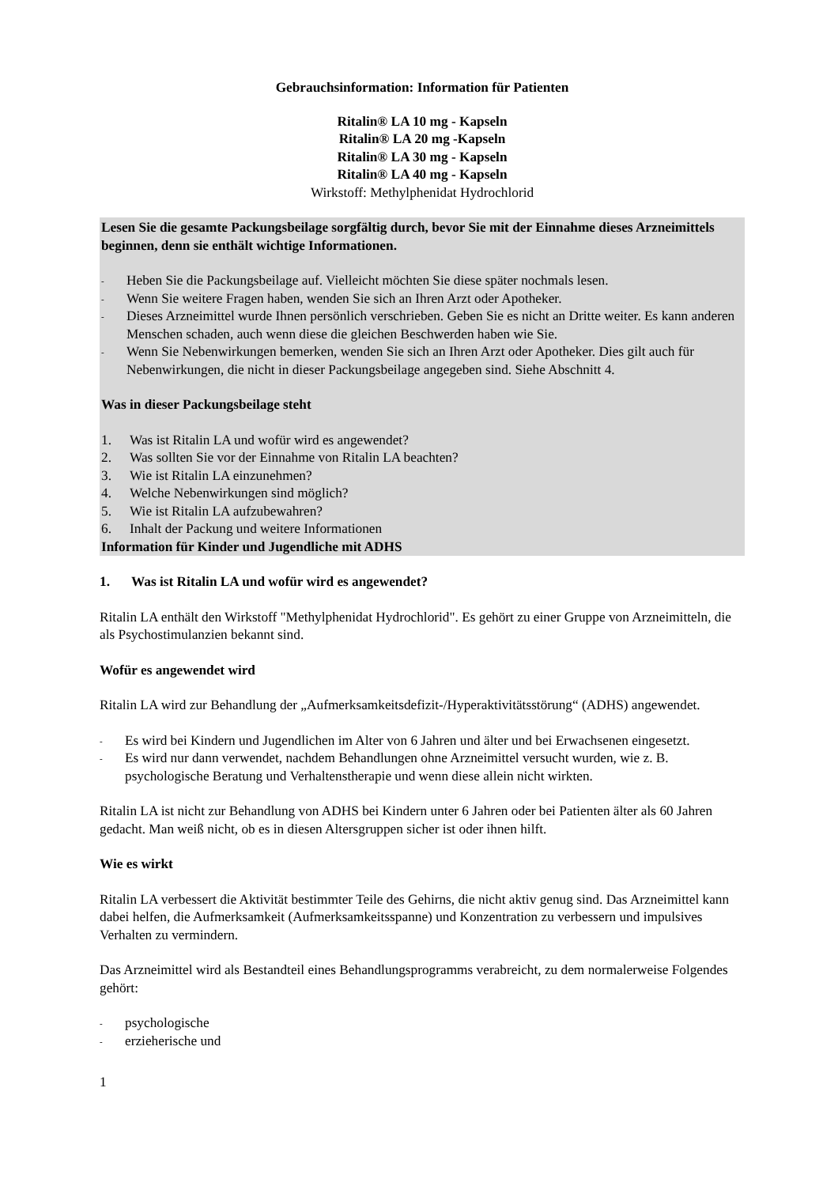Gebrauchsinformation: Information für Patienten
Ritalin® LA 10 mg - Kapseln
Ritalin® LA 20 mg -Kapseln
Ritalin® LA 30 mg - Kapseln
Ritalin® LA 40 mg - Kapseln
Wirkstoff: Methylphenidat Hydrochlorid
Lesen Sie die gesamte Packungsbeilage sorgfältig durch, bevor Sie mit der Einnahme dieses Arzneimittels beginnen, denn sie enthält wichtige Informationen.
- Heben Sie die Packungsbeilage auf. Vielleicht möchten Sie diese später nochmals lesen.
- Wenn Sie weitere Fragen haben, wenden Sie sich an Ihren Arzt oder Apotheker.
- Dieses Arzneimittel wurde Ihnen persönlich verschrieben. Geben Sie es nicht an Dritte weiter. Es kann anderen Menschen schaden, auch wenn diese die gleichen Beschwerden haben wie Sie.
- Wenn Sie Nebenwirkungen bemerken, wenden Sie sich an Ihren Arzt oder Apotheker. Dies gilt auch für Nebenwirkungen, die nicht in dieser Packungsbeilage angegeben sind. Siehe Abschnitt 4.
Was in dieser Packungsbeilage steht
1. Was ist Ritalin LA und wofür wird es angewendet?
2. Was sollten Sie vor der Einnahme von Ritalin LA beachten?
3. Wie ist Ritalin LA einzunehmen?
4. Welche Nebenwirkungen sind möglich?
5. Wie ist Ritalin LA aufzubewahren?
6. Inhalt der Packung und weitere Informationen
Information für Kinder und Jugendliche mit ADHS
1. Was ist Ritalin LA und wofür wird es angewendet?
Ritalin LA enthält den Wirkstoff "Methylphenidat Hydrochlorid". Es gehört zu einer Gruppe von Arzneimitteln, die als Psychostimulanzien bekannt sind.
Wofür es angewendet wird
Ritalin LA wird zur Behandlung der „Aufmerksamkeitsdefizit-/Hyperaktivitätsstörung“ (ADHS) angewendet.
- Es wird bei Kindern und Jugendlichen im Alter von 6 Jahren und älter und bei Erwachsenen eingesetzt.
- Es wird nur dann verwendet, nachdem Behandlungen ohne Arzneimittel versucht wurden, wie z. B. psychologische Beratung und Verhaltenstherapie und wenn diese allein nicht wirkten.
Ritalin LA ist nicht zur Behandlung von ADHS bei Kindern unter 6 Jahren oder bei Patienten älter als 60 Jahren gedacht. Man weiß nicht, ob es in diesen Altersgruppen sicher ist oder ihnen hilft.
Wie es wirkt
Ritalin LA verbessert die Aktivität bestimmter Teile des Gehirns, die nicht aktiv genug sind. Das Arzneimittel kann dabei helfen, die Aufmerksamkeit (Aufmerksamkeitsspanne) und Konzentration zu verbessern und impulsives Verhalten zu vermindern.
Das Arzneimittel wird als Bestandteil eines Behandlungsprogramms verabreicht, zu dem normalerweise Folgendes gehört:
- psychologische
- erzieherische und
1